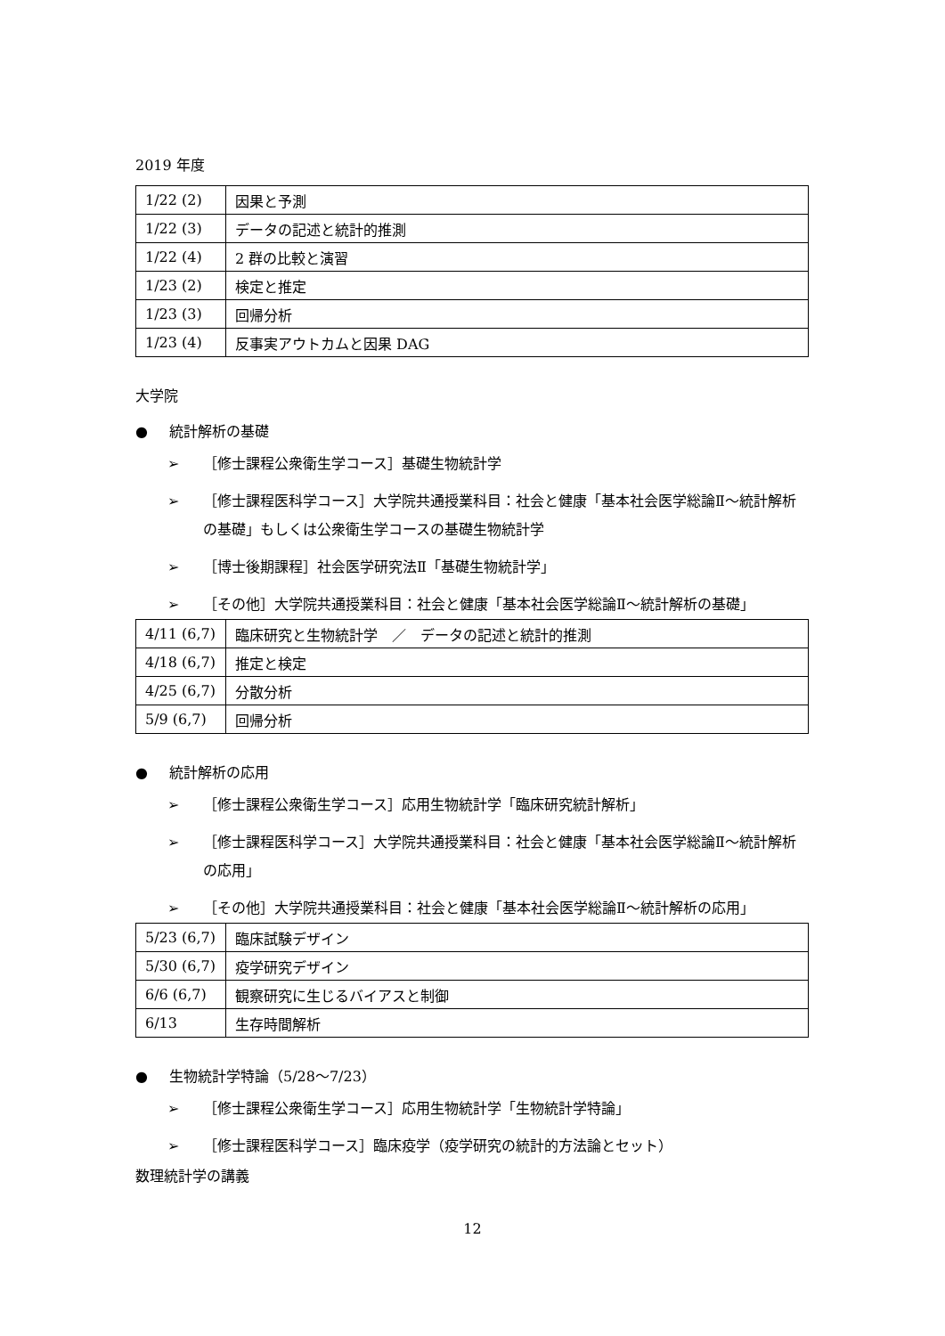2019 年度
| 1/22 (2) | 因果と予測 |
| 1/22 (3) | データの記述と統計的推測 |
| 1/22 (4) | 2 群の比較と演習 |
| 1/23 (2) | 検定と推定 |
| 1/23 (3) | 回帰分析 |
| 1/23 (4) | 反事実アウトカムと因果 DAG |
大学院
● 統計解析の基礎
➢ ［修士課程公衆衛生学コース］基礎生物統計学
➢ ［修士課程医科学コース］大学院共通授業科目：社会と健康「基本社会医学総論Ⅱ～統計解析の基礎」もしくは公衆衛生学コースの基礎生物統計学
➢ ［博士後期課程］社会医学研究法Ⅱ「基礎生物統計学」
➢ ［その他］大学院共通授業科目：社会と健康「基本社会医学総論Ⅱ～統計解析の基礎」
| 4/11 (6,7) | 臨床研究と生物統計学 ／ データの記述と統計的推測 |
| 4/18 (6,7) | 推定と検定 |
| 4/25 (6,7) | 分散分析 |
| 5/9 (6,7) | 回帰分析 |
● 統計解析の応用
➢ ［修士課程公衆衛生学コース］応用生物統計学「臨床研究統計解析」
➢ ［修士課程医科学コース］大学院共通授業科目：社会と健康「基本社会医学総論Ⅱ～統計解析の応用」
➢ ［その他］大学院共通授業科目：社会と健康「基本社会医学総論Ⅱ～統計解析の応用」
| 5/23 (6,7) | 臨床試験デザイン |
| 5/30 (6,7) | 疫学研究デザイン |
| 6/6 (6,7) | 観察研究に生じるバイアスと制御 |
| 6/13 | 生存時間解析 |
● 生物統計学特論（5/28～7/23）
➢ ［修士課程公衆衛生学コース］応用生物統計学「生物統計学特論」
➢ ［修士課程医科学コース］臨床疫学（疫学研究の統計的方法論とセット）
数理統計学の講義
12